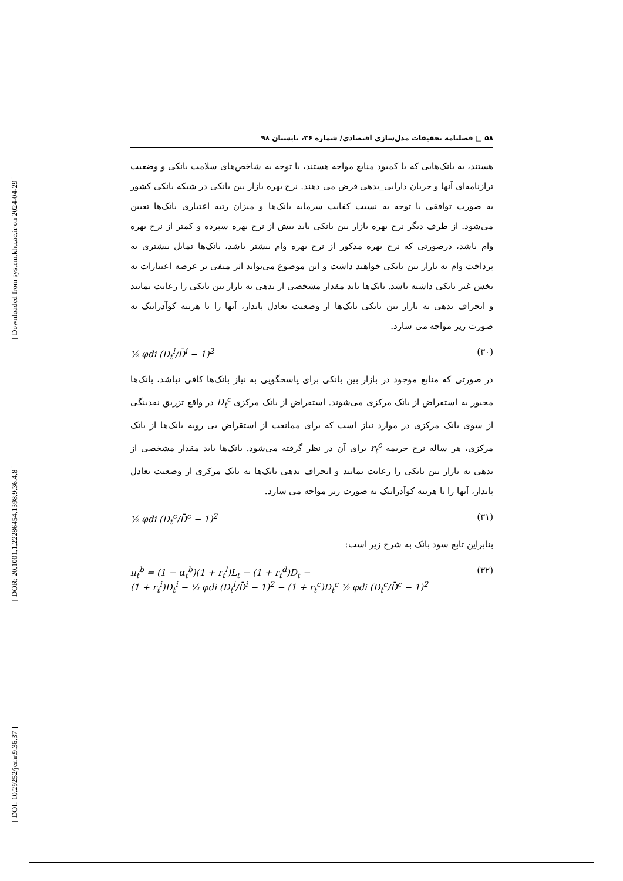[ Downloaded from system.khu.ac.ir on 2024-04-29 ]
[ DOR: 20.1001.1.22286454.1398.9.36.4.8 ]
[ DOI: 10.29252/jemr.9.36.37 ]
۵۸ □ فصلنامه تحقیقات مدل‌سازی اقتصادی/ شماره ۳۶، تابستان ۹۸
هستند، به بانک‌هایی که با کمبود منابع مواجه هستند، با توجه به شاخص‌های سلامت بانکی و وضعیت ترازنامه‌ای آنها و جریان دارایی_بدهی قرض می دهند. نرخ بهره بازار بین بانکی در شبکه بانکی کشور به صورت توافقی با توجه به نسبت کفایت سرمایه بانک‌ها و میزان رتبه اعتباری بانک‌ها تعیین می‌شود. از طرف دیگر نرخ بهره بازار بین بانکی باید بیش از نرخ بهره سپرده و کمتر از نرخ بهره وام باشد، درصورتی که نرخ بهره مذکور از نرخ بهره وام بیشتر باشد، بانک‌ها تمایل بیشتری به پرداخت وام به بازار بین بانکی خواهند داشت و این موضوع می‌تواند اثر منفی بر عرضه اعتبارات به بخش غیر بانکی داشته باشد. بانک‌ها باید مقدار مشخصی از بدهی به بازار بین بانکی را رعایت نمایند و انحراف بدهی به بازار بین بانکی بانک‌ها از وضعیت تعادل پایدار، آنها را با هزینه کوآدراتیک به صورت زیر مواجه می سازد.
½ φdi (D<sub>t</sub><sup>i</sup>/D̄<sup>i</sup> − 1)<sup>2</sup> (۳۰)
در صورتی که منابع موجود در بازار بین بانکی برای پاسخگویی به نیاز بانک‌ها کافی نباشد، بانک‌ها مجبور به استقراض از بانک مرکزی می‌شوند. استقراض از بانک مرکزی D<sub>t</sub><sup>c</sup> در واقع تزریق نقدینگی از سوی بانک مرکزی در موارد نیاز است که برای ممانعت از استقراض بی رویه بانک‌ها از بانک مرکزی، هر ساله نرخ جریمه r<sub>t</sub><sup>c</sup> برای آن در نظر گرفته می‌شود. بانک‌ها باید مقدار مشخصی از بدهی به بازار بین بانکی را رعایت نمایند و انحراف بدهی بانک‌ها به بانک مرکزی از وضعیت تعادل پایدار، آنها را با هزینه کوآدراتیک به صورت زیر مواجه می سازد.
½ φdi (D<sub>t</sub><sup>c</sup>/D̄<sup>c</sup> − 1)<sup>2</sup> (۳۱)
بنابراین تابع سود بانک به شرح زیر است:
π<sub>t</sub><sup>b</sup> = (1 − α<sub>t</sub><sup>b</sup>)(1 + r<sub>t</sub><sup>l</sup>)L<sub>t</sub> − (1 + r<sub>t</sub><sup>d</sup>)D<sub>t</sub> −
(1 + r<sub>t</sub><sup>i</sup>)D<sub>t</sub><sup>i</sup> − ½ φdi (D<sub>t</sub><sup>i</sup>/D̄<sup>i</sup> − 1)<sup>2</sup> − (1 + r<sub>t</sub><sup>c</sup>)D<sub>t</sub><sup>c</sup> ½ φdi (D<sub>t</sub><sup>c</sup>/D̄<sup>c</sup> − 1)<sup>2</sup> (۳۲)